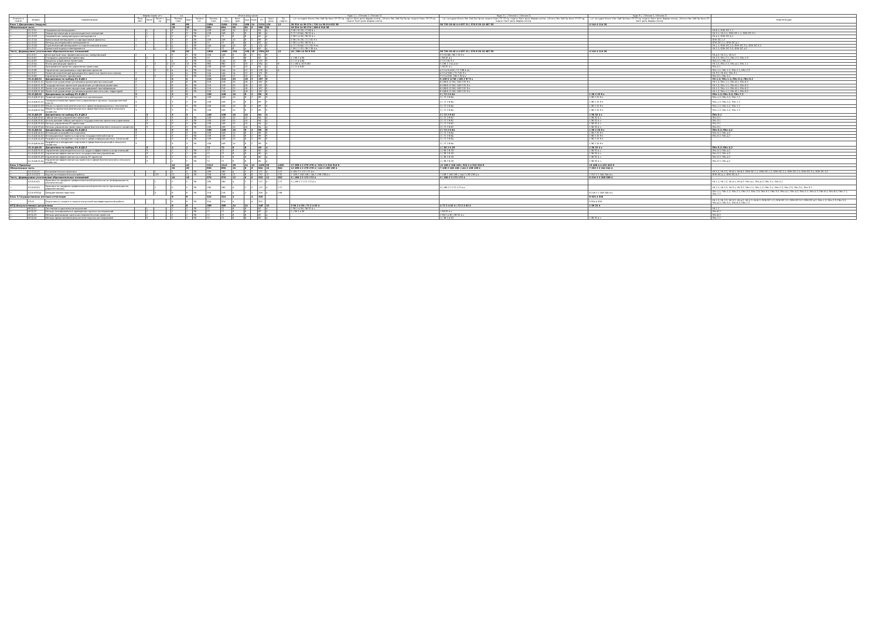| - | - | - | Формы пром. атт. | | | | з.е. | | - | Итого акад.часов | | | | | | | | Курс 1 (- / Сессия 1 / Сессия 2) | Курс 2 (- / Сессия 1 / Сессия 2) | Курс 3 (- / Сессия 1 / Сессия 2) | - |
| --- | --- | --- | --- | --- | --- | --- | --- | --- | --- | --- | --- | --- | --- | --- | --- | --- | --- | --- | --- | --- | --- |
| Считать в плане | Индекс | Наименование | Экза мен | Зачет | Зачет с оц | КП | Экспер тное | Факт | Часов в з.е. | Экспер тное | По плану | Конт. раб. | Ауд. | Конс | СР | Конт роль | Пр. подгот | з.е. на курсе Итого Лек Лаб Пр Конс СР СР пр. подгот Конт роль Формы контр. / Итого Лек Лаб Пр Пр пр. подгот Конс СР СР пр. подгот Конт роль Формы контр. | з.е. на курсе Итого Лек Лаб Пр Пр пр. подгот Конс СР СР пр. подгот Конт роль Формы контр. / Итого Лек Лаб Пр Конс СР СР пр. подгот Конт роль Формы контр. | з.е. на курсе Итого Лек Лаб Пр Конс СР СР пр. подгот Конт роль Формы контр. / Итого Лек Лаб Пр Конс СР Конт роль Формы контр. | Компетенции |
| Блок 1.Дисциплины (модули) | | | | | | | 69 | 69 | | 2484 | 2484 | 210 | 186 | 24 | 2154 | 120 | 12 | 29 324 14 36 274 / 720 14 30 8 6 632 38 | 36 720 18 40 4 4 637 21 / 576 8 26 10 497 35 | 4 144 4 114 26 | |
| Обязательная часть | | | | | | | 19 | 19 | | 684 | 684 | 56 | 50 | 6 | 590 | 38 | | 19 324 14 36 274 / 360 6 316 38 | | | |
| + | Б1.О.01 | Современный менеджмент | | 1 | | | 3 | 3 | 36 | 108 | 108 | 10 | 10 | | 94 | 4 | | 3 36 2 8 26 / 72 68 4 з | | | УК-6.1; ОПК ОС-1.1 |
| + | Б1.О.02 | Теория организации и организационное поведение | | 1 | | | 3 | 3 | 36 | 108 | 108 | 8 | 8 | | 96 | 4 | | 3 72 2 6 64 / 36 32 4 з | | | УК-3.1; УК-5.1; ОПК ОС-1.1; ОПК ОС-3.1 |
| + | Б1.О.03 | Современные коммуникации в менеджменте | | 1 | | | 2 | 2 | 36 | 72 | 72 | 6 | 6 | | 62 | 4 | | 2 36 2 4 30 / 36 32 4 з | | | УК-4.1; ОПК ОС-4.1 |
| + | Б1.О.04 | Финансовый менеджмент и корпоративные финансы | 1 | | | | 3 | 3 | 36 | 108 | 108 | 10 | 8 | 2 | 89 | 9 | | 3 36 2 6 28 / 72 2 61 9 э | | | ОПК ОС-1.2 |
| + | Б1.О.05 | Методы исследований в менеджменте | | 1 | | | 2 | 2 | 36 | 72 | 72 | 6 | 6 | | 62 | 4 | | 2 36 2 4 30 / 36 32 4 з | | | ОПК ОС-2.1; ОПК ОС-4.1 |
| + | Б1.О.06 | Стратегический менеджмент и стратегический анализ | 1 | | | 1 | 4 | 4 | 36 | 144 | 144 | 10 | 8 | 2 | 125 | 9 | | 4 72 2 6 64 / 72 2 61 9 эп | | | УК-1.1; ОПК ОС-2.2; ОПК ОС-3.1; ОПК ОС-3.2 |
| + | Б1.О.07 | Проектный подход в менеджменте | | | 1 | | 2 | 2 | 36 | 72 | 72 | 6 | 4 | 2 | 62 | 4 | | 2 36 2 2 32 / 36 2 30 4 о | | | УК-2.1; ОПК ОС-3.2; ОПК ОС-4.2 |
| Часть, формируемая участниками образовательных отношений | | | | | | | 50 | 50 | | 1800 | 1800 | 154 | 136 | 18 | 1564 | 82 | 12 | 10 / 360 14 30 8 316 | 36 720 18 40 4 4 637 21 / 576 8 26 10 497 35 | 4 144 4 114 26 | |
| + | Б1.В.01 | Иностранный язык профессиональных коммуникаций | 2 | | | | 3 | 3 | 36 | 108 | 108 | 8 | 6 | 2 | 91 | 9 | | | 3 72 6 66 / 36 2 25 9 э | | УК-4.2; УК-5.1; УК-5.2 |
| + | Б1.В.02 | Стандарты управления проектами | | 2 | | | 2 | 2 | 36 | 72 | 72 | 6 | 6 | | 62 | 4 | | 1 / 36 2 4 30 | 1 36 32 4 з | | УК-2.2; ПКс-2.1; ПКс-2.2; ПКс-2.3 |
| + | Б1.В.03 | Процессы управления проектами | 2 | | | | 4 | 4 | 36 | 144 | 144 | 10 | 8 | 2 | 125 | 9 | | 2 / 72 4 4 64 | 2 72 2 61 9 э | | ПКс-2.1; ПКс-2.2 |
| + | Б1.В.04 | Этапы реализации проекта | | | 2 | 2 | 10 | 10 | 36 | 360 | 360 | 22 | 20 | 2 | 334 | 4 | 8 | 5 / 180 4 16 8 160 | 5 180 2 174 4 оп | | УК-2.2; ПКс-2.2; ПКс-4.1; ПКс-7.1 |
| + | Б1.В.05 | Программные средства управления проектами | | 2 | | | 3 | 3 | 36 | 108 | 108 | 10 | 10 | | 94 | 4 | | 2 / 72 4 6 62 | 1 36 32 4 з | | ПКс-5.1 |
| + | Б1.В.06 | Управление программами и портфелями проектов | | | 2 | 2 | 4 | 4 | 36 | 144 | 144 | 14 | 12 | 2 | 126 | 4 | 4 | | 4 72 4 8 4 60 / 72 2 66 4 оп | | ПКс-1.1; ПКс-1.2; ПКс-2.1; ПКс-2.3 |
| + | Б1.В.07 | Развитие компетенций руководителя проекта и проектных команд | 2 | | | | 4 | 4 | 36 | 144 | 144 | 14 | 12 | 2 | 121 | 9 | | | 4 72 4 8 60 / 72 2 61 9 э | | УК-3.2; УК-6.2; ПКс-3.1 |
| + | Б1.В.08 | Управление бизнес-процессами | | | 2 | | 3 | 3 | 36 | 108 | 108 | 12 | 10 | 2 | 92 | 4 | | | 3 72 4 6 62 / 36 2 30 4 о | | ПКс-3.1; ПКс-5.1 |
| + | Б1.В.ДВ.01 | Дисциплины по выбору Б1.В.ДВ.1 | 2 | | | | 6 | 6 | | 216 | 216 | 20 | 18 | 2 | 187 | 9 | | | 6 108 6 12 90 / 108 2 97 9 э | | УК-1.2; ПКс-1.1; ПКс-6.1; ПКс-6.2 |
| + | Б1.В.ДВ.01.01 | Проектное управление устойчивым развитием организаций | 2 | | | | 6 | 6 | 36 | 216 | 216 | 20 | 18 | 2 | 187 | 9 | | | 6 108 6 12 90 / 108 2 97 9 э | | УК-1.2; ПКс-1.1; ПКс-6.1; ПКс-6.2 |
| - | Б1.В.ДВ.01.02 | Государственное проектное управление устойчивым развитием | 2 | | | | 6 | 6 | 36 | 216 | 216 | 20 | 18 | 2 | 187 | 9 | | | 6 108 6 12 90 / 108 2 97 9 э | | УК-1.2; ПКс-1.1; ПКс-6.1; ПКс-6.2 |
| - | Б1.В.ДВ.01.03 | Проектное управление процессами цифровой трансформации | 2 | | | | 6 | 6 | 36 | 216 | 216 | 20 | 18 | 2 | 187 | 9 | | | 6 108 6 12 90 / 108 2 97 9 э | | УК-1.2; ПКс-1.1; ПКс-6.1; ПКс-6.2 |
| - | Б1.В.ДВ.01.04 | Проектное управление устойчивым развитием сельских территорий | 2 | | | | 6 | 6 | 36 | 216 | 216 | 20 | 18 | 2 | 187 | 9 | | | 6 108 6 12 90 / 108 2 97 9 э | | УК-1.2; ПКс-1.1; ПКс-6.1; ПКс-6.2 |
| + | Б1.В.ДВ.02 | Дисциплины по выбору Б1.В.ДВ.2 | 3 | | | | 3 | 3 | | 108 | 108 | 10 | 8 | 2 | 89 | 9 | | | 2 / 72 2 6 64 | 1 36 2 25 9 э | ПКс-1.2; ПКс-5.2; ПКс-7.2 |
| + | Б1.В.ДВ.02.01 | Развитие проектного менеджмента в организации | 3 | | | | 3 | 3 | 36 | 108 | 108 | 10 | 8 | 2 | 89 | 9 | | | 2 / 72 2 6 64 | 1 36 2 25 9 э | ПКс-1.2; ПКс-5.2; ПКс-7.2 |
| - | Б1.В.ДВ.02.02 | Совершенствование проектного управления в органах государственной власти | 3 | | | | 3 | 3 | 36 | 108 | 108 | 10 | 8 | 2 | 89 | 9 | | | 2 / 72 2 6 64 | 1 36 2 25 9 э | ПКс-1.2; ПКс-5.2; ПКс-7.2 |
| - | Б1.В.ДВ.02.03 | Объекты проектной деятельности в сфере информационных технологий | 3 | | | | 3 | 3 | 36 | 108 | 108 | 10 | 8 | 2 | 89 | 9 | | | 2 / 72 2 6 64 | 1 36 2 25 9 э | ПКс-1.2; ПКс-5.2; ПКс-7.2 |
| - | Б1.В.ДВ.02.04 | Объекты проектной деятельности в сфере биотехнологий и сельского хозяйства | 3 | | | | 3 | 3 | 36 | 108 | 108 | 10 | 8 | 2 | 89 | 9 | | | 2 / 72 2 6 64 | 1 36 2 25 9 э | ПКс-1.2; ПКс-5.2; ПКс-7.2 |
| + | Б1.В.ДВ.03 | Дисциплины по выбору Б1.В.ДВ.3 | | 3 | | | 3 | 3 | | 108 | 108 | 10 | 10 | | 94 | 4 | | | 2 / 72 2 8 62 | 1 36 32 4 з | ПКс-3.1 |
| + | Б1.В.ДВ.03.01 | Гибкие методы управления проектами | | 3 | | | 3 | 3 | 36 | 108 | 108 | 10 | 10 | | 94 | 4 | | | 2 / 72 2 8 62 | 1 36 32 4 з | ПКс-3.1 |
| - | Б1.В.ДВ.03.02 | Использование гибких методов в государственном проектном управлении | | 3 | | | 3 | 3 | 36 | 108 | 108 | 10 | 10 | | 94 | 4 | | | 2 / 72 2 8 62 | 1 36 32 4 з | ПКс-3.1 |
| - | Б1.В.ДВ.03.03 | Методы управления ИТ-проектами | | 3 | | | 3 | 3 | 36 | 108 | 108 | 10 | 10 | | 94 | 4 | | | 2 / 72 2 8 62 | 1 36 32 4 з | ПКс-3.1 |
| - | Б1.В.ДВ.03.04 | Методы управления проектами в сфере биотехнологий и сельского хозяйства | | 3 | | | 3 | 3 | 36 | 108 | 108 | 10 | 10 | | 94 | 4 | | | 2 / 72 2 8 62 | 1 36 32 4 з | ПКс-3.1 |
| + | Б1.В.ДВ.04 | Дисциплины по выбору Б1.В.ДВ.4 | 3 | | | | 3 | 3 | | 108 | 108 | 10 | 8 | 2 | 89 | 9 | | | 2 / 72 2 6 64 | 1 36 2 25 9 э | ПКс-3.2; ПКс-4.2 |
| + | Б1.В.ДВ.04.01 | Инновации и разработка стартапов | 3 | | | | 3 | 3 | 36 | 108 | 108 | 10 | 8 | 2 | 89 | 9 | | | 2 / 72 2 6 64 | 1 36 2 25 9 э | ПКс-3.2; ПКс-4.2 |
| - | Б1.В.ДВ.04.02 | Инновационные проекты в органах государственной власти | 3 | | | | 3 | 3 | 36 | 108 | 108 | 10 | 8 | 2 | 89 | 9 | | | 2 / 72 2 6 64 | 1 36 2 25 9 э | ПКс-3.2; ПКс-4.2 |
| - | Б1.В.ДВ.04.03 | Разработка и внедрение стартапов в сфере информационных технологий | 3 | | | | 3 | 3 | 36 | 108 | 108 | 10 | 8 | 2 | 89 | 9 | | | 2 / 72 2 6 64 | 1 36 2 25 9 э | |
| - | Б1.В.ДВ.04.04 | Разработка и внедрение стартапов в сфере биотехнологий и сельского хозяйства | 3 | | | | 3 | 3 | 36 | 108 | 108 | 10 | 8 | 2 | 89 | 9 | | | 2 / 72 2 6 64 | 1 36 2 25 9 э | |
| + | Б1.В.ДВ.05 | Дисциплины по выбору Б1.В.ДВ.5 | | 3 | | | 2 | 2 | | 72 | 72 | 8 | 8 | | 60 | 4 | | | 1 / 36 2 6 28 | 1 36 32 4 з | ПКс-3.2; ПКс-4.2 |
| + | Б1.В.ДВ.05.01 | Управление производительностью труда и эффективностью организаций | | 3 | | | 2 | 2 | 36 | 72 | 72 | 8 | 8 | | 60 | 4 | | | 1 / 36 2 6 28 | 1 36 32 4 з | ПКс-3.2; ПКс-4.2 |
| - | Б1.В.ДВ.05.02 | Управление эффективностью в государственном управлении | | 3 | | | 2 | 2 | 36 | 72 | 72 | 8 | 8 | | 60 | 4 | | | 1 / 36 2 6 28 | 1 36 32 4 з | ПКс-3.2; ПКс-4.2 |
| - | Б1.В.ДВ.05.03 | Управление эффективностью команд ИТ-проектов | | 3 | | | 2 | 2 | 36 | 72 | 72 | 8 | 8 | | 60 | 4 | | | 1 / 36 2 6 28 | 1 36 32 4 з | ПКс-3.2; ПКс-4.2 |
| - | Б1.В.ДВ.05.04 | Управление эффективностью проектов в сфере биотехнологий и сельского хозяйства | | 3 | | | 2 | 2 | 36 | 72 | 72 | 8 | 8 | | 60 | 4 | | | 1 / 36 2 6 28 | 1 36 32 4 з | ПКс-3.2; ПКс-4.2 |
| Блок 2.Практика | | | | | | | 42 | 42 | | 1512 | 1512 | 28 | 14 | 14 | 1456 | 28 | 1456 | 17 288 4 2 278 278 4 / 324 2 4 310 310 8 | 12 108 2 106 106 / 324 2 4 310 310 8 | 13 468 4 4 452 452 8 | |
| Обязательная часть | | | | | | | 26 | 26 | | 936 | 936 | 16 | 8 | 8 | 904 | 16 | 904 | 12 288 4 2 278 278 4 / 144 2 138 138 4 | 7 108 2 106 106 / 144 2 138 138 4 | 7 252 2 2 244 244 4 | |
| + | Б2.О.01(У) | Ознакомительная практика | | | 1 | | 5 | 5 | 36 | 180 | 180 | 4 | 2 | 2 | 172 | 4 | 172 | 5 180 2 2 172 172 4 о | | | УК-5.1; УК-5.2; УК-6.1; УК-6.2; ОПК ОС-1.1; ОПК ОС-1.2; ОПК ОС-2.1; ОПК ОС-2.2; ОПК ОС-3.1; ОПК ОС-3.2 |
| + | Б2.О.02(П) | Научно-исследовательская работа | | | 123 | | 21 | 21 | 36 | 756 | 756 | 12 | 6 | 6 | 732 | 12 | 732 | 7 108 2 106 106 / 144 2 138 138 4 о | 7 108 2 106 106 / 144 2 138 138 4 о | 7 252 2 2 244 244 4 о | ОПК ОС-4.1; ОПК ОС-4.2 |
| Часть, формируемая участниками образовательных отношений | | | | | | | 16 | 16 | | 576 | 576 | 12 | 6 | 6 | 552 | 12 | 552 | 5 / 180 2 2 172 172 4 | 5 / 180 2 2 172 172 4 | 6 216 2 2 208 208 4 | |
| + | Б2.В.01(П) | Практика по профилю профессиональной деятельности (информационно-аналитическая) | | | 1 | | 5 | 5 | 36 | 180 | 180 | 4 | 2 | 2 | 172 | 4 | 172 | 5 / 180 2 2 172 172 4 о | | | УК-1.1; УК-1.2; УК-4.1; УК-4.2; ПКс-4.1; ПКс-4.2; ПКс-5.1; ПКс-5.2 |
| + | Б2.В.02(П) | Практика по профилю профессиональной деятельности (организационно-управленческая) | | | 2 | | 5 | 5 | 36 | 180 | 180 | 4 | 2 | 2 | 172 | 4 | 172 | | 5 / 180 2 2 172 172 4 о | | УК-2.1; УК-2.2; УК-3.1; УК-3.2; ПКс-1.1; ПКс-1.2; ПКс-2.1; ПКс-2.2; ПКс-2.3; ПКс-3.1; ПКс-3.2 |
| + | Б2.В.03(Пд) | Преддипломная практика | | | 3 | | 6 | 6 | 36 | 216 | 216 | 4 | 2 | 2 | 208 | 4 | 208 | | | 6 216 2 2 208 208 4 о | ПКс-1.1; ПКс-1.2; ПКс-2.1; ПКс-2.2; ПКс-2.3; ПКс-3.1; ПКс-3.2; ПКс-4.1; ПКс-4.2; ПКс-5.1; ПКс-5.2; ПКс-6.1; ПКс-6.2; ПКс-7.1; ПКс-7.2 |
| Блок 3.Государственная итоговая аттестация | | | | | | | 9 | 9 | | 324 | 324 | 4 | | 4 | 320 | | | | | 9 324 4 320 | |
| + | Б3.01 | Подготовка к защите и защита выпускной квалификационной работы | | | | | 9 | 9 | 36 | 324 | 324 | 4 | | 4 | 320 | | | | | 9 324 4 320 | УК-1.2; УК-2.2; УК-3.2; УК-4.2; УК-5.2; УК-6.2; ОПК ОС-1.2; ОПК ОС-2.2; ОПК ОС-3.2; ОПК ОС-4.2; ПКс-1.2; ПКс-2.3; ПКс-3.2; ПКс-4.2; ПКс-5.2; ПКс-6.2; ПКс-7.2 |
| ФТД.Факультативные дисциплины | | | | | | | 8 | 8 | | 288 | 288 | 24 | 24 | | 248 | 16 | | 3 36 2 4 30 / 72 2 4 62 4 | 4 72 2 4 62 4 / 72 2 4 62 4 | 1 36 32 4 | |
| + | ФТД.01 | Системное и критическое мышление | | 1 | | | 2 | 2 | 36 | 72 | 72 | 6 | 6 | | 62 | 4 | | 2 36 2 4 30 / 36 32 4 з | | | УК-1.2 |
| + | ФТД.02 | Методы планирования и проведения научных исследований | | 2 | | | 2 | 2 | 36 | 72 | 72 | 6 | 6 | | 62 | 4 | | 1 / 36 2 4 30 | 1 36 32 4 з | | ПКс-6.2 |
| + | ФТД.03 | Методы реализации научно-исследовательских проектов | | 2 | | | 2 | 2 | 36 | 72 | 72 | 6 | 6 | | 62 | 4 | | | 2 36 2 4 30 / 36 32 4 з | | ПКс-6.2 |
| + | ФТД.04 | Методы представления результатов научных исследований | | 3 | | | 2 | 2 | 36 | 72 | 72 | 6 | 6 | | 62 | 4 | | | 1 / 36 2 4 30 | 1 36 32 4 з | ПКс-7.2 |